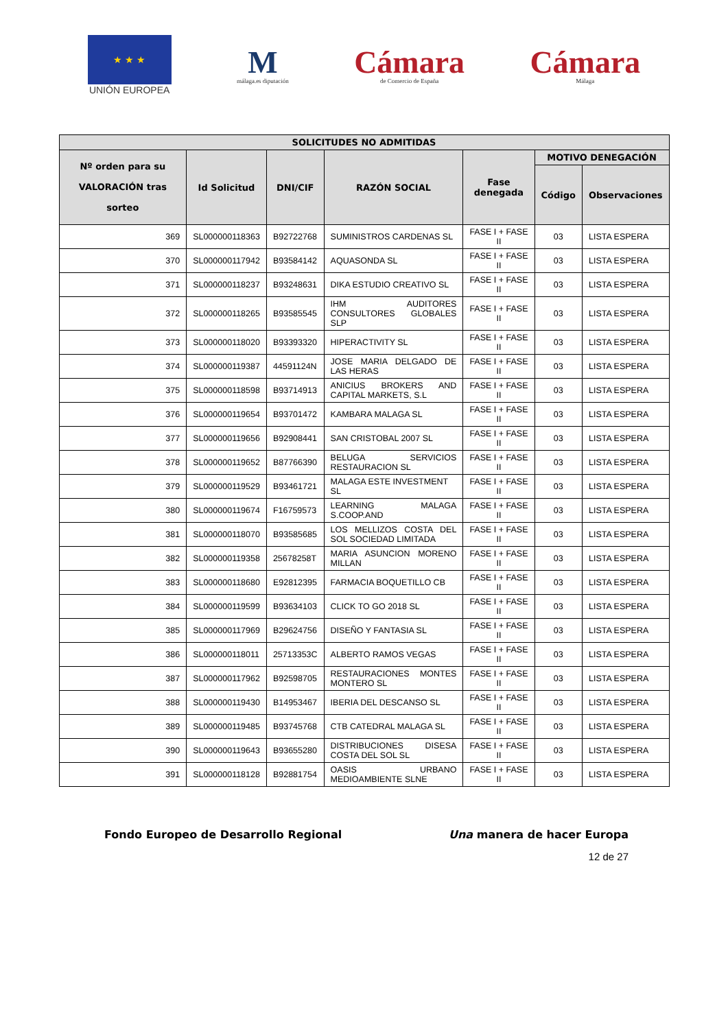★ ★ ★
UNIÓN EUROPEA
M
málaga.es diputación
Cámara
de Comercio de España
Cámara
Málaga
| SOLICITUDES NO ADMITIDAS | | | | | | |
| --- | --- | --- | --- | --- | --- | --- |
| Nº orden para su VALORACIÓN tras sorteo | Id Solicitud | DNI/CIF | RAZÓN SOCIAL | Fase denegada | MOTIVO DENEGACIÓN | |
| | | | | | Código | Observaciones |
| 369 | SL000000118363 | B92722768 | SUMINISTROS CARDENAS SL | FASE I + FASE II | 03 | LISTA ESPERA |
| 370 | SL000000117942 | B93584142 | AQUASONDA SL | FASE I + FASE II | 03 | LISTA ESPERA |
| 371 | SL000000118237 | B93248631 | DIKA ESTUDIO CREATIVO SL | FASE I + FASE II | 03 | LISTA ESPERA |
| 372 | SL000000118265 | B93585545 | IHM AUDITORES CONSULTORES GLOBALES SLP | FASE I + FASE II | 03 | LISTA ESPERA |
| 373 | SL000000118020 | B93393320 | HIPERACTIVITY SL | FASE I + FASE II | 03 | LISTA ESPERA |
| 374 | SL000000119387 | 44591124N | JOSE MARIA DELGADO DE LAS HERAS | FASE I + FASE II | 03 | LISTA ESPERA |
| 375 | SL000000118598 | B93714913 | ANICIUS BROKERS AND CAPITAL MARKETS, S.L | FASE I + FASE II | 03 | LISTA ESPERA |
| 376 | SL000000119654 | B93701472 | KAMBARA MALAGA SL | FASE I + FASE II | 03 | LISTA ESPERA |
| 377 | SL000000119656 | B92908441 | SAN CRISTOBAL 2007 SL | FASE I + FASE II | 03 | LISTA ESPERA |
| 378 | SL000000119652 | B87766390 | BELUGA SERVICIOS RESTAURACION SL | FASE I + FASE II | 03 | LISTA ESPERA |
| 379 | SL000000119529 | B93461721 | MALAGA ESTE INVESTMENT SL | FASE I + FASE II | 03 | LISTA ESPERA |
| 380 | SL000000119674 | F16759573 | LEARNING MALAGA S.COOP.AND | FASE I + FASE II | 03 | LISTA ESPERA |
| 381 | SL000000118070 | B93585685 | LOS MELLIZOS COSTA DEL SOL SOCIEDAD LIMITADA | FASE I + FASE II | 03 | LISTA ESPERA |
| 382 | SL000000119358 | 25678258T | MARIA ASUNCION MORENO MILLAN | FASE I + FASE II | 03 | LISTA ESPERA |
| 383 | SL000000118680 | E92812395 | FARMACIA BOQUETILLO CB | FASE I + FASE II | 03 | LISTA ESPERA |
| 384 | SL000000119599 | B93634103 | CLICK TO GO 2018 SL | FASE I + FASE II | 03 | LISTA ESPERA |
| 385 | SL000000117969 | B29624756 | DISEÑO Y FANTASIA SL | FASE I + FASE II | 03 | LISTA ESPERA |
| 386 | SL000000118011 | 25713353C | ALBERTO RAMOS VEGAS | FASE I + FASE II | 03 | LISTA ESPERA |
| 387 | SL000000117962 | B92598705 | RESTAURACIONES MONTES MONTERO SL | FASE I + FASE II | 03 | LISTA ESPERA |
| 388 | SL000000119430 | B14953467 | IBERIA DEL DESCANSO SL | FASE I + FASE II | 03 | LISTA ESPERA |
| 389 | SL000000119485 | B93745768 | CTB CATEDRAL MALAGA SL | FASE I + FASE II | 03 | LISTA ESPERA |
| 390 | SL000000119643 | B93655280 | DISTRIBUCIONES DISESA COSTA DEL SOL SL | FASE I + FASE II | 03 | LISTA ESPERA |
| 391 | SL000000118128 | B92881754 | OASIS URBANO MEDIOAMBIENTE SLNE | FASE I + FASE II | 03 | LISTA ESPERA |
Fondo Europeo de Desarrollo Regional Una manera de hacer Europa
12 de 27